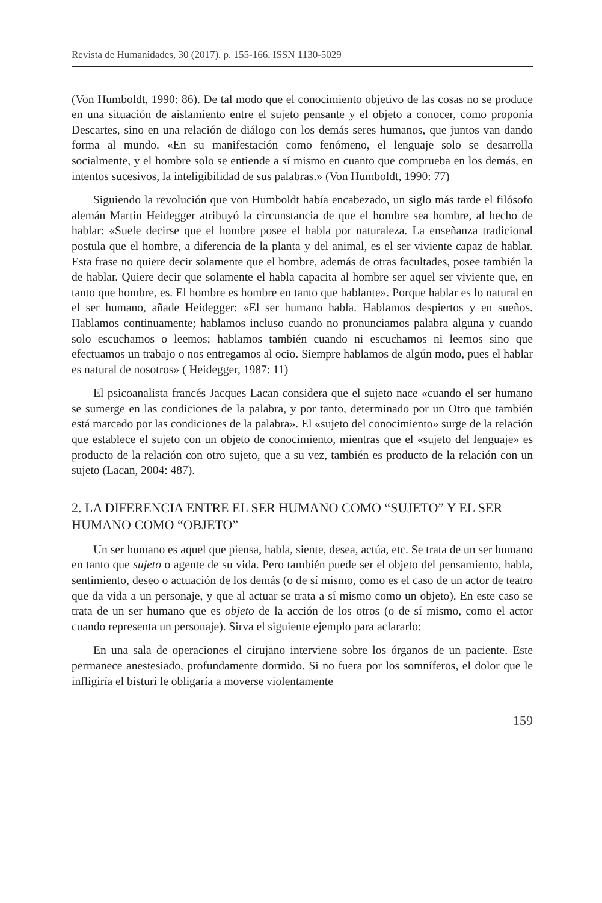Revista de Humanidades, 30 (2017). p. 155-166. ISSN 1130-5029
(Von Humboldt, 1990: 86). De tal modo que el conocimiento objetivo de las cosas no se produce en una situación de aislamiento entre el sujeto pensante y el objeto a conocer, como proponía Descartes, sino en una relación de diálogo con los demás seres humanos, que juntos van dando forma al mundo. «En su manifestación como fenómeno, el lenguaje solo se desarrolla socialmente, y el hombre solo se entiende a sí mismo en cuanto que comprueba en los demás, en intentos sucesivos, la inteligibilidad de sus palabras.» (Von Humboldt, 1990: 77)
Siguiendo la revolución que von Humboldt había encabezado, un siglo más tarde el filósofo alemán Martin Heidegger atribuyó la circunstancia de que el hombre sea hombre, al hecho de hablar: «Suele decirse que el hombre posee el habla por naturaleza. La enseñanza tradicional postula que el hombre, a diferencia de la planta y del animal, es el ser viviente capaz de hablar. Esta frase no quiere decir solamente que el hombre, además de otras facultades, posee también la de hablar. Quiere decir que solamente el habla capacita al hombre ser aquel ser viviente que, en tanto que hombre, es. El hombre es hombre en tanto que hablante». Porque hablar es lo natural en el ser humano, añade Heidegger: «El ser humano habla. Hablamos despiertos y en sueños. Hablamos continuamente; hablamos incluso cuando no pronunciamos palabra alguna y cuando solo escuchamos o leemos; hablamos también cuando ni escuchamos ni leemos sino que efectuamos un trabajo o nos entregamos al ocio. Siempre hablamos de algún modo, pues el hablar es natural de nosotros» ( Heidegger, 1987: 11)
El psicoanalista francés Jacques Lacan considera que el sujeto nace «cuando el ser humano se sumerge en las condiciones de la palabra, y por tanto, determinado por un Otro que también está marcado por las condiciones de la palabra». El «sujeto del conocimiento» surge de la relación que establece el sujeto con un objeto de conocimiento, mientras que el «sujeto del lenguaje» es producto de la relación con otro sujeto, que a su vez, también es producto de la relación con un sujeto (Lacan, 2004: 487).
2. LA DIFERENCIA ENTRE EL SER HUMANO COMO “SUJETO” Y EL SER HUMANO COMO “OBJETO”
Un ser humano es aquel que piensa, habla, siente, desea, actúa, etc. Se trata de un ser humano en tanto que sujeto o agente de su vida. Pero también puede ser el objeto del pensamiento, habla, sentimiento, deseo o actuación de los demás (o de sí mismo, como es el caso de un actor de teatro que da vida a un personaje, y que al actuar se trata a sí mismo como un objeto). En este caso se trata de un ser humano que es objeto de la acción de los otros (o de sí mismo, como el actor cuando representa un personaje). Sirva el siguiente ejemplo para aclararlo:
En una sala de operaciones el cirujano interviene sobre los órganos de un paciente. Este permanece anestesiado, profundamente dormido. Si no fuera por los somníferos, el dolor que le infligiría el bisturí le obligaría a moverse violentamente
159